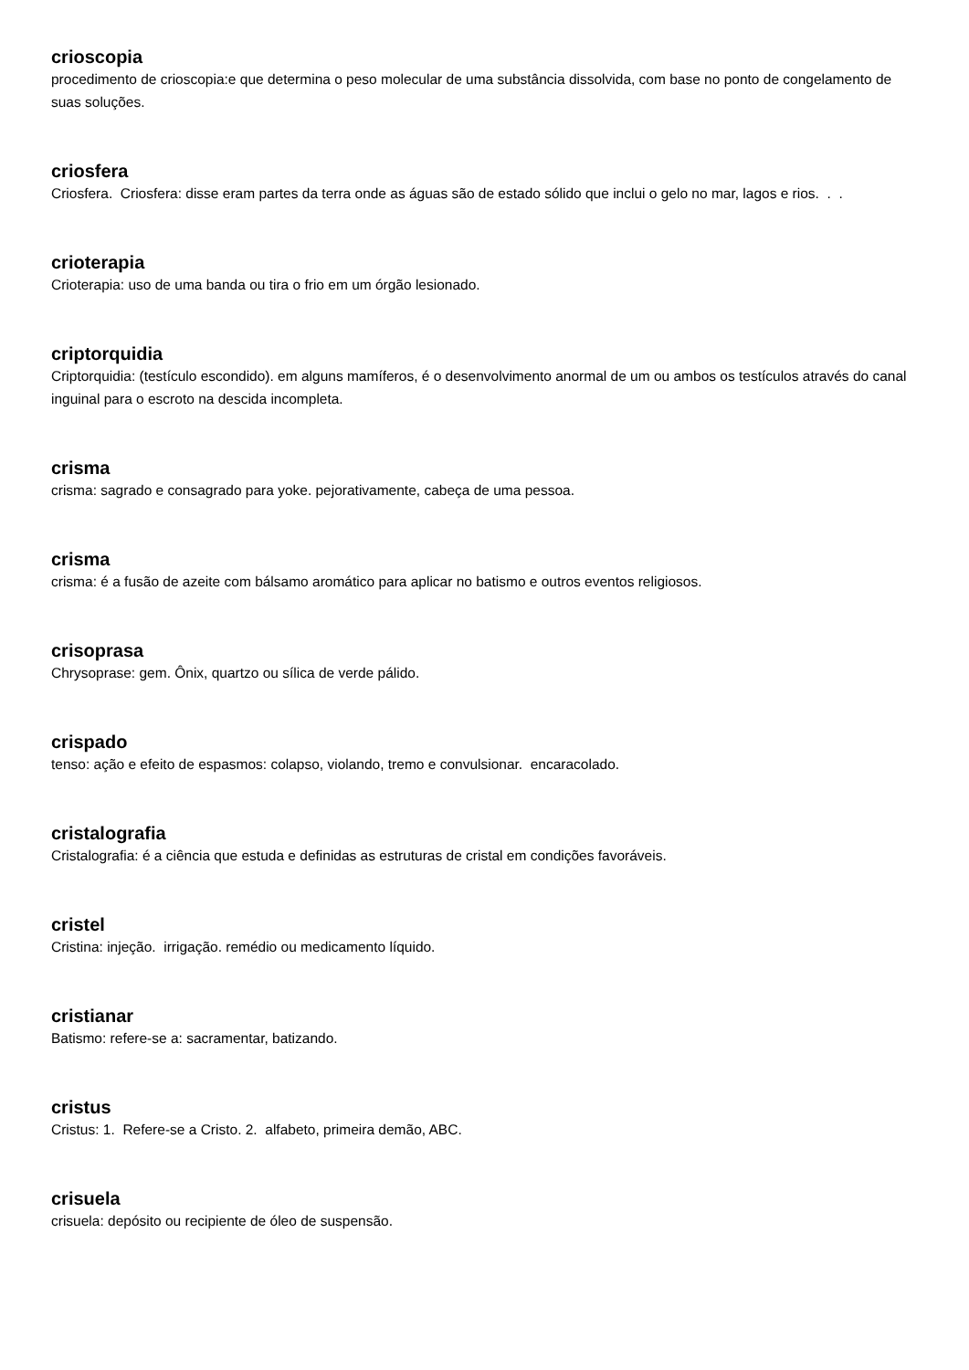crioscopia
procedimento de crioscopia:e que determina o peso molecular de uma substância dissolvida, com base no ponto de congelamento de suas soluções.
criosfera
Criosfera. Criosfera: disse eram partes da terra onde as águas são de estado sólido que inclui o gelo no mar, lagos e rios. . .
crioterapia
Crioterapia: uso de uma banda ou tira o frio em um órgão lesionado.
criptorquidia
Criptorquidia: (testículo escondido). em alguns mamíferos, é o desenvolvimento anormal de um ou ambos os testículos através do canal inguinal para o escroto na descida incompleta.
crisma
crisma: sagrado e consagrado para yoke. pejorativamente, cabeça de uma pessoa.
crisma
crisma: é a fusão de azeite com bálsamo aromático para aplicar no batismo e outros eventos religiosos.
crisoprasa
Chrysoprase: gem. Ônix, quartzo ou sílica de verde pálido.
crispado
tenso: ação e efeito de espasmos: colapso, violando, tremo e convulsionar. encaracolado.
cristalografia
Cristalografia: é a ciência que estuda e definidas as estruturas de cristal em condições favoráveis.
cristel
Cristina: injeção. irrigação. remédio ou medicamento líquido.
cristianar
Batismo: refere-se a: sacramentar, batizando.
cristus
Cristus: 1. Refere-se a Cristo. 2. alfabeto, primeira demão, ABC.
crisuela
crisuela: depósito ou recipiente de óleo de suspensão.